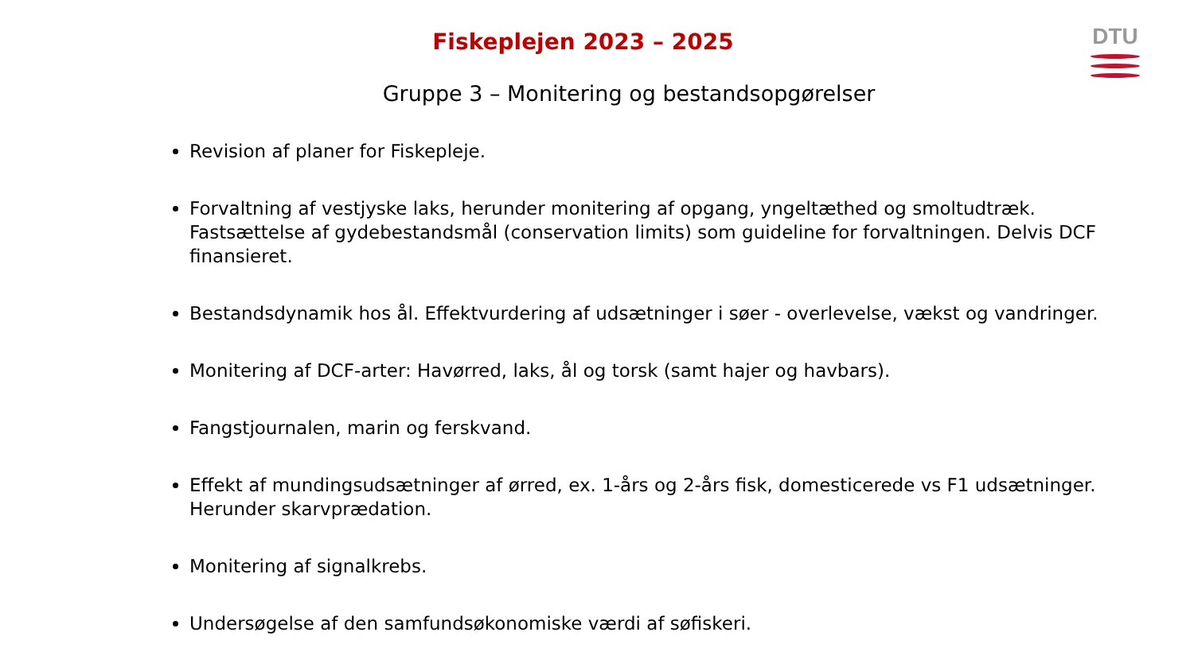Fiskeplejen 2023 – 2025 DTU
Gruppe 3 – Monitering og bestandsopgørelser
Revision af planer for Fiskepleje.
Forvaltning af vestjyske laks, herunder monitering af opgang, yngeltæthed og smoltudtræk. Fastsættelse af gydebestandsmål (conservation limits) som guideline for forvaltningen. Delvis DCF finansieret.
Bestandsdynamik hos ål. Effektvurdering af udsætninger i søer - overlevelse, vækst og vandringer.
Monitering af DCF-arter: Havørred, laks, ål og torsk (samt hajer og havbars).
Fangstjournalen, marin og ferskvand.
Effekt af mundingsudsætninger af ørred, ex. 1-års og 2-års fisk, domesticerede vs F1 udsætninger. Herunder skarvprædation.
Monitering af signalkrebs.
Undersøgelse af den samfundsøkonomiske værdi af søfiskeri.